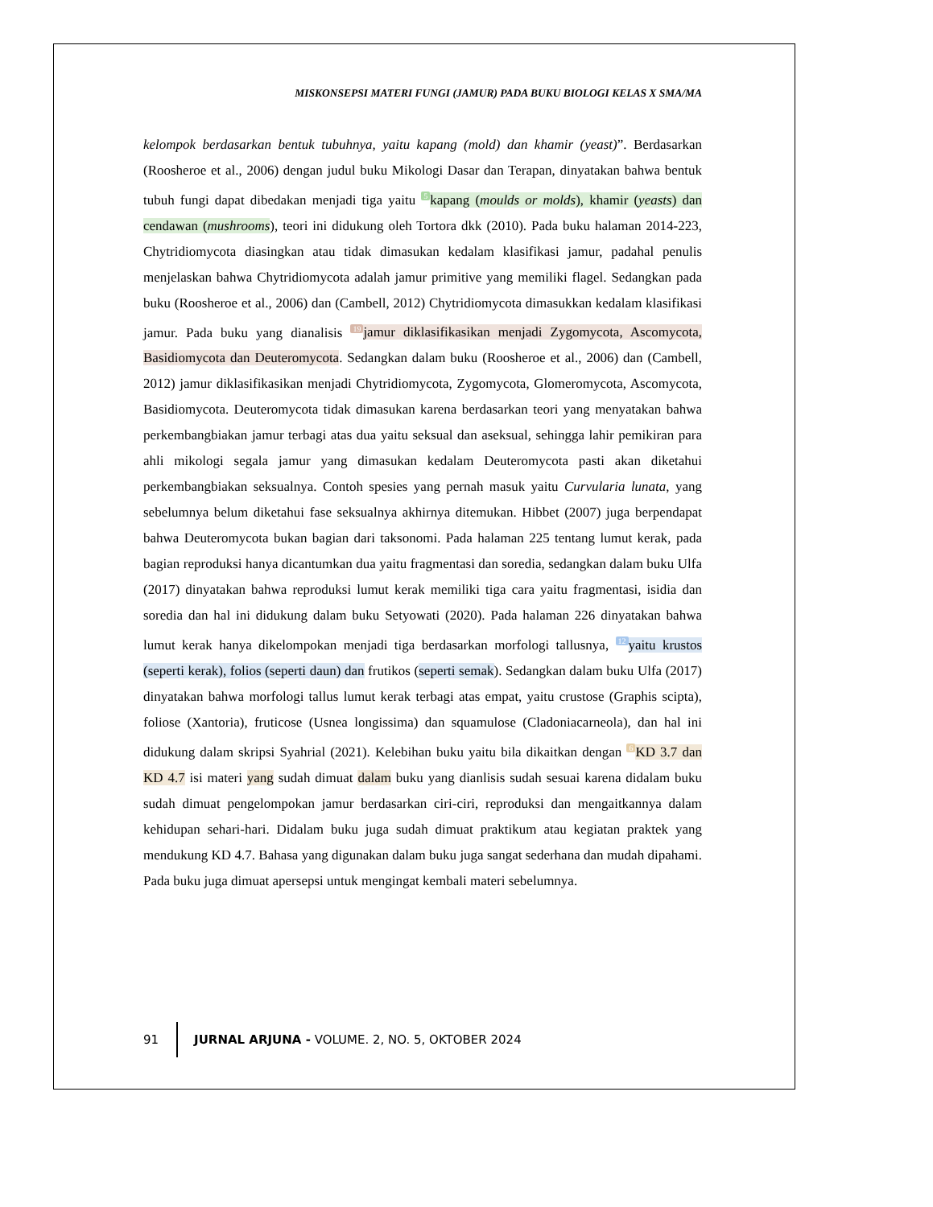MISKONSEPSI MATERI FUNGI (JAMUR) PADA BUKU BIOLOGI KELAS X SMA/MA
kelompok berdasarkan bentuk tubuhnya, yaitu kapang (mold) dan khamir (yeast)”. Berdasarkan (Roosheroe et al., 2006) dengan judul buku Mikologi Dasar dan Terapan, dinyatakan bahwa bentuk tubuh fungi dapat dibedakan menjadi tiga yaitu 5 kapang (moulds or molds), khamir (yeasts) dan cendawan (mushrooms), teori ini didukung oleh Tortora dkk (2010). Pada buku halaman 2014-223, Chytridiomycota diasingkan atau tidak dimasukan kedalam klasifikasi jamur, padahal penulis menjelaskan bahwa Chytridiomycota adalah jamur primitive yang memiliki flagel. Sedangkan pada buku (Roosheroe et al., 2006) dan (Cambell, 2012) Chytridiomycota dimasukkan kedalam klasifikasi jamur. Pada buku yang dianalisis 19 jamur diklasifikasikan menjadi Zygomycota, Ascomycota, Basidiomycota dan Deuteromycota. Sedangkan dalam buku (Roosheroe et al., 2006) dan (Cambell, 2012) jamur diklasifikasikan menjadi Chytridiomycota, Zygomycota, Glomeromycota, Ascomycota, Basidiomycota. Deuteromycota tidak dimasukan karena berdasarkan teori yang menyatakan bahwa perkembangbiakan jamur terbagi atas dua yaitu seksual dan aseksual, sehingga lahir pemikiran para ahli mikologi segala jamur yang dimasukan kedalam Deuteromycota pasti akan diketahui perkembangbiakan seksualnya. Contoh spesies yang pernah masuk yaitu Curvularia lunata, yang sebelumnya belum diketahui fase seksualnya akhirnya ditemukan. Hibbet (2007) juga berpendapat bahwa Deuteromycota bukan bagian dari taksonomi. Pada halaman 225 tentang lumut kerak, pada bagian reproduksi hanya dicantumkan dua yaitu fragmentasi dan soredia, sedangkan dalam buku Ulfa (2017) dinyatakan bahwa reproduksi lumut kerak memiliki tiga cara yaitu fragmentasi, isidia dan soredia dan hal ini didukung dalam buku Setyowati (2020). Pada halaman 226 dinyatakan bahwa lumut kerak hanya dikelompokan menjadi tiga berdasarkan morfologi tallusnya, 12 yaitu krustos (seperti kerak), folios (seperti daun) dan frutikos (seperti semak). Sedangkan dalam buku Ulfa (2017) dinyatakan bahwa morfologi tallus lumut kerak terbagi atas empat, yaitu crustose (Graphis scipta), foliose (Xantoria), fruticose (Usnea longissima) dan squamulose (Cladoniacarneola), dan hal ini didukung dalam skripsi Syahrial (2021). Kelebihan buku yaitu bila dikaitkan dengan 6 KD 3.7 dan KD 4.7 isi materi yang sudah dimuat dalam buku yang dianlisis sudah sesuai karena didalam buku sudah dimuat pengelompokan jamur berdasarkan ciri-ciri, reproduksi dan mengaitkannya dalam kehidupan sehari-hari. Didalam buku juga sudah dimuat praktikum atau kegiatan praktek yang mendukung KD 4.7. Bahasa yang digunakan dalam buku juga sangat sederhana dan mudah dipahami. Pada buku juga dimuat apersepsi untuk mengingat kembali materi sebelumnya.
91 JURNAL ARJUNA - VOLUME. 2, NO. 5, OKTOBER 2024